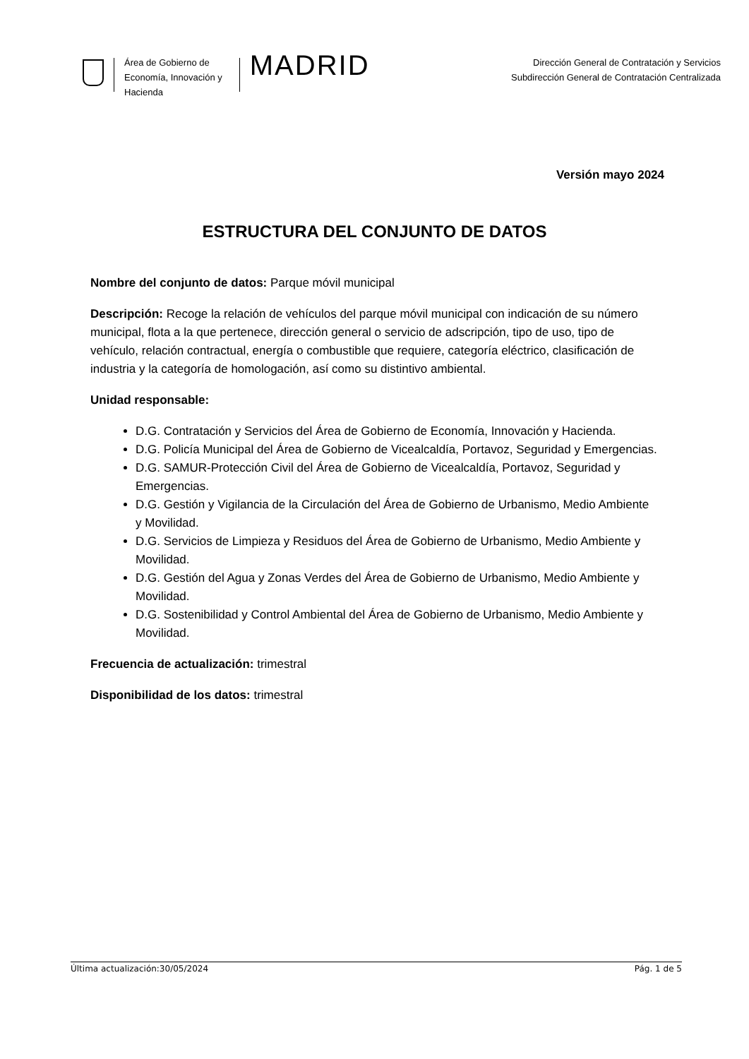Área de Gobierno de
Economía, Innovación y
Hacienda
MADRID
Dirección General de Contratación y Servicios
Subdirección General de Contratación Centralizada
Versión mayo 2024
ESTRUCTURA DEL CONJUNTO DE DATOS
Nombre del conjunto de datos: Parque móvil municipal
Descripción: Recoge la relación de vehículos del parque móvil municipal con indicación de su número municipal, flota a la que pertenece, dirección general o servicio de adscripción, tipo de uso, tipo de vehículo, relación contractual, energía o combustible que requiere, categoría eléctrico, clasificación de industria y la categoría de homologación, así como su distintivo ambiental.
Unidad responsable:
D.G. Contratación y Servicios del Área de Gobierno de Economía, Innovación y Hacienda.
D.G. Policía Municipal del Área de Gobierno de Vicealcaldía, Portavoz, Seguridad y Emergencias.
D.G. SAMUR-Protección Civil del Área de Gobierno de Vicealcaldía, Portavoz, Seguridad y Emergencias.
D.G. Gestión y Vigilancia de la Circulación del Área de Gobierno de Urbanismo, Medio Ambiente y Movilidad.
D.G. Servicios de Limpieza y Residuos del Área de Gobierno de Urbanismo, Medio Ambiente y Movilidad.
D.G. Gestión del Agua y Zonas Verdes del Área de Gobierno de Urbanismo, Medio Ambiente y Movilidad.
D.G. Sostenibilidad y Control Ambiental del Área de Gobierno de Urbanismo, Medio Ambiente y Movilidad.
Frecuencia de actualización: trimestral
Disponibilidad de los datos: trimestral
Última actualización:30/05/2024 Pág. 1 de 5